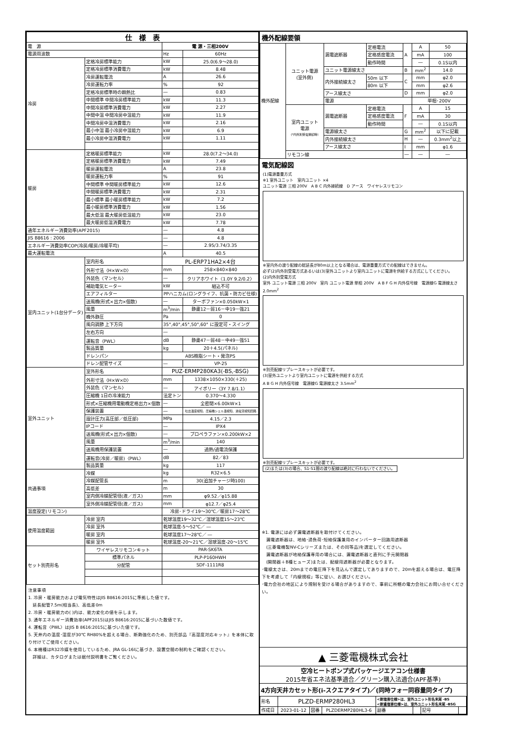| 仕 様 表 | | | |
| --- | --- | --- | --- |
| 電 源 | | 電 源・三相200V | |
| 電源周波数 | | Hz | 60Hz |
| 冷房 | 定格冷房標準能力 | kW | 25.0(6.9～28.0) |
| | 定格冷房標準消費電力 | kW | 8.48 |
| | 冷房運転電流 | A | 26.6 |
| | 冷房運転力率 | % | 92 |
| | 定格冷房標準時の顕熱比 | ― | 0.83 |
| | 中間標準 中間冷房標準能力 | kW | 11.3 |
| | 中間冷房標準消費電力 | kW | 2.27 |
| | 中間中温 中間冷房中温能力 | kW | 11.9 |
| | 中間冷房中温消費電力 | kW | 2.16 |
| | 最小中温 最小冷房中温能力 | kW | 6.9 |
| | 最小冷房中温消費電力 | kW | 1.11 |
| 暖房 | 定格暖房標準能力 | kW | 28.0(7.2～34.0) |
| | 定格暖房標準消費電力 | kW | 7.49 |
| | 暖房運転電流 | A | 23.8 |
| | 暖房運転力率 | % | 91 |
| | 中間標準 中間暖房標準能力 | kW | 12.6 |
| | 中間暖房標準消費電力 | kW | 2.31 |
| | 最小標準 最小暖房標準能力 | kW | 7.2 |
| | 最小暖房標準消費電力 | kW | 1.56 |
| | 最大低温 最大暖房低温能力 | kW | 23.0 |
| | 最大暖房低温消費電力 | kW | 7.78 |
| 通年エネルギー消費効率(APF2015) | | ― | 4.8 |
| JIS B8616 : 2006 | | ― | 4.8 |
| エネルギー消費効率COP(冷房/暖房/冷暖平均) | | ― | 2.95/3.74/3.35 |
| 最大運転電流 | | A | 40.5 |
| 室内ユニット(1台分データ) | 室内形名 | PL-ERP71HA2×4台 | |
| | 外形寸法〈H×W×D〉 | mm | 258×840×840 |
| | 外装色〈マンセル〉 | ― | クリアホワイト〈1.0Y 9.2/0.2〉 |
| | 補助電気ヒーター | kW | 組込不可 |
| | エアフィルター | PPハニカム(ロングライフ、抗菌・防カビ仕様) | |
| | 送風機(形式×出力×個数) | ― | ターボファン×0.050kW×1 |
| | 風量 | m<sup>3</sup>/min | 静粛12－弱16－中19－強21 |
| | 機外静圧 | Pa | 0 |
| | 風向調節 上下方向 | 35°,40°,45°,50°,60° に設定可・スイング | |
| | 左右方向 | ― | |
| | 運転音〈PWL〉 | dB | 静粛47－弱48－中49－強51 |
| | 製品質量 | kg | 20＋4.5(パネル) |
| | ドレンパン | ABS樹脂シート・発泡PS | |
| | ドレン配管サイズ | ― | VP-25 |
| 室外ユニット | 室外形名 | PUZ-ERMP280KA3(-BS,-BSG) | |
| | 外形寸法〈H×W×D〉 | mm | 1338×1050×330(＋25) |
| | 外装色〈マンセル〉 | ― | アイボリー〈3Y 7.8/1.1〉 |
| | 圧縮機 1日の冷凍能力 | 法定トン | 0.370～4.330 |
| | 形式×圧縮機用電動機定格出力×個数 | ― | 全密閉×6.00kW×1 |
| | 保護装置 | ― | 吐出温度検知、圧縮機シェル温検知、過電流検知回路 |
| | 設計圧力(高圧部／低圧部) | MPa | 4.15／2.3 |
| | IPコード | ― | IPX4 |
| | 送風機(形式×出力×個数) | ― | プロペラファン×0.200kW×2 |
| | 風量 | m<sup>3</sup>/min | 140 |
| | 送風機用保護装置 | ― | 過熱/過電流保護 |
| | 運転音(冷房／暖房)〈PWL〉 | dB | 82／83 |
| | 製品質量 | kg | 117 |
| 共通事項 | 冷媒 | kg | R32×6.5 |
| | 冷媒配管長 | m | 30(追加チャージ時100) |
| | 高低差 | m | 30 |
| | 室内側冷媒配管径(液／ガス) | mm | φ9.52／φ15.88 |
| | 室外側冷媒配管径(液／ガス) | mm | φ12.7／φ25.4 |
| 温度設定(リモコン) | | 冷房･ドライ19～30℃／暖房17～28℃ | |
| 使用温度範囲 | 冷房 室内 | 乾球温度19～32℃／湿球温度15～23℃ | |
| | 冷房 室外 | 乾球温度-5～52℃／ ― | |
| | 暖房 室内 | 乾球温度17～28℃／ ― | |
| | 暖房 室外 | 乾球温度-20～21℃／湿球温度-20～15℃ | |
| セット別売形名 | ワイヤレスリモコンキット | PAR-SK6TA | |
| | 標準パネル | PLP-P160HWH | |
| | 分配管 | SDF-1111R8 | |
注意事項
1. 冷房・暖房能力および電気特性はJIS B8616:2015に準拠した値です。
　延長配管7.5m(相当長)、高低差0m
2. 冷房・暖房能力の( )内は、能力変化の値を示します。
3. 通年エネルギー消費効率(APF2015)はJIS B8616:2015に基づいた数値です。
4. 運転音〈PWL〉はJIS B 8616:2015に基づいた値です。
5. 天井内の温度･湿度が30℃ RH80%を超える場合、断熱強化のため、別売部品『高湿度対応キット』を本体に取り付けてご使用ください。
6. 本機種はR32冷媒を使用しているため、JRA GL-16Iに基づき、設置空間の制約をご確認ください。
　詳細は、カタログまたは据付説明書をご覧ください。
機外配線要領
| 機外配線 | ユニット電源 (室外側) | 漏電遮断器 | 定格電流 | A | A | 50 |
| | | | 定格感度電流 | | mA | 100 |
| | | | 動作時間 | | ― | 0.1S以内 |
| | | ユニット電源線太さ | | B | mm<sup>2</sup> | 14.0 |
| | | 内外接続線太さ | 50m 以下 | C | mm | φ2.0 |
| | | | 80m 以下 | | mm | φ2.6 |
| | | アース線太さ | | D | mm | φ2.0 |
| | | 電源 | | | 単相･200V | |
| | 室内ユニット 電源 (*内外別受電接続時) | 漏電遮断器 | 定格電流 | F | A | 15 |
| | | | 定格感度電流 | | mA | 30 |
| | | | 動作時間 | | ― | 0.1S以内 |
| | | 電源線太さ | | G | mm<sup>2</sup> | 以下に記載 |
| | | 内外接続線太さ | | H | ― | 0.3mm<sup>2</sup>以上 |
| | | アース線太さ | | I | mm | φ1.6 |
| | リモコン線 | | | ― | ― | ― |
電気配線図
(1)電源重畳方式
※1 室外ユニット　室内ユニット ×4
ユニット電源 三相 200V　A B C 内外接続線　D アース　ワイヤレスリモコン
※室内外の渡り配線の総延長が80m以上となる場合は、電源重畳方式での配線はできません。
必ず(2)内外別受電方式あるいは(3)室外ユニットより室内ユニットに電源を供給する方式にしてください。
(2)内外別受電方式
室外 ユニット電源 三相 200V　室内 ユニット電源 単相 200V　A B F G H 内外信号線　電源線G 電源線太さ 2.0mm<sup>2</sup>
※別売配線リプレースキットが必要です。
(3)室外ユニットより室内ユニットに電源を供給する方式
A B G H 内外信号線　電源線G 電源線太さ 3.5mm<sup>2</sup>
※別売配線リプレースキットが必要です。
(2)または(3)の場合、S1-S1間の渡り配線は絶対に行わないでください。
※1. 電源には必ず漏電遮断器を取付けてください。
　漏電遮断器は、地絡･過負荷･短絡保護兼用のインバーター回路用遮断器
　(三菱電機製NV-Cシリーズまたは、その同等品)を選定してください。
　漏電遮断器が地絡保護専用の場合には、漏電遮断器と直列に手元開閉器
　(開閉器＋B種ヒューズ)または、配線用遮断器が必要となります。
･電線太さは、20mまでの電圧降下を見込んで選定してありますので、20mを超える場合は、電圧降下を考慮して「内線規程」等に従い、お選びください。
･電力会社の地区により規制を受ける場合がありますので、事前に所轄の電力会社にお問い合せください。
▲ 三菱電機株式会社
空冷ヒートポンプ式パッケージエアコン仕様書
2015年省エネ法基準適合／グリーン購入法適合(APF基準)
4方向天井カセット形(i-スクエアタイプ)／(同時フォー同容量同タイプ)
| 形名 | PLZD-ERMP280HL3 | | | <耐塩害仕様>は、室外ユニット形名末尾 -BS <耐重塩害仕様>は、室外ユニット形名末尾 -BSG | | | |
| 作成日 | 2023-01-12 | 図番 | PLZDERMP280HL3-6 | 副番 | | 記号 | |